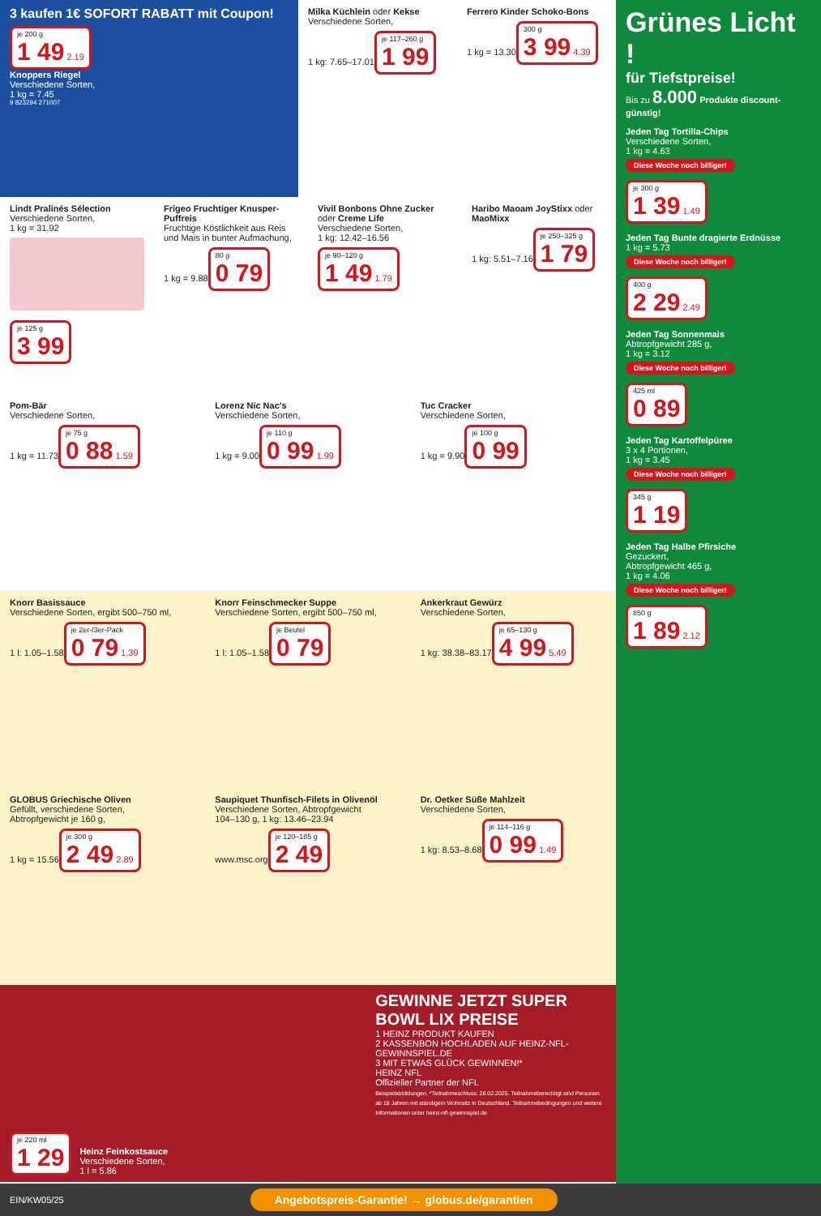3 kaufen 1€ SOFORT RABATT mit Coupon!
je 200 g 1 49 2.19
Knoppers Riegel
Verschiedene Sorten,
1 kg = 7.45
9 823294 271007
Milka Küchlein oder Kekse
Verschiedene Sorten,
1 kg: 7.65–17.01
je 117–260 g 1 99
Ferrero Kinder Schoko-Bons
1 kg = 13.30
300 g 3 99 4.39
Lindt Pralinés Sélection
Verschiedene Sorten,
1 kg = 31.92
je 125 g 3 99
Frigeo Fruchtiger Knusper-Puffreis
Fruchtige Köstlichkeit aus Reis und Mais in bunter Aufmachung,
1 kg = 9.88
80 g 0 79
Vivil Bonbons Ohne Zucker oder Creme Life
Verschiedene Sorten,
1 kg: 12.42–16.56
je 90–120 g 1 49 1.79
Haribo Maoam JoyStixx oder MaoMixx
1 kg: 5.51–7.16
je 250–325 g 1 79
Pom-Bär
Verschiedene Sorten,
1 kg = 11.73
je 75 g 0 88 1.59
Lorenz Nic Nac’s
Verschiedene Sorten,
1 kg = 9.00
je 110 g 0 99 1.99
Tuc Cracker
Verschiedene Sorten,
1 kg = 9.90
je 100 g 0 99
Knorr Basissauce
Verschiedene Sorten, ergibt 500–750 ml,
1 l: 1.05–1.58
je 2er-/3er-Pack 0 79 1.39
Knorr Feinschmecker Suppe
Verschiedene Sorten, ergibt 500–750 ml,
1 l: 1.05–1.58
je Beutel 0 79
Ankerkraut Gewürz
Verschiedene Sorten,
1 kg: 38.38–83.17
je 65–130 g 4 99 5.49
GLOBUS Griechische Oliven
Gefüllt, verschiedene Sorten,
Abtropfgewicht je 160 g,
1 kg = 15.56
je 300 g 2 49 2.89
Saupiquet Thunfisch-Filets in Olivenöl
Verschiedene Sorten, Abtropfgewicht
104–130 g, 1 kg: 13.46–23.94
www.msc.org
je 120–185 g 2 49
Dr. Oetker Süße Mahlzeit
Verschiedene Sorten,
1 kg: 8.53–8.68
je 114–116 g 0 99 1.49
je 220 ml 1 29
Heinz Feinkostsauce
Verschiedene Sorten,
1 l = 5.86
GEWINNE JETZT SUPER BOWL LIX PREISE
1 HEINZ PRODUKT KAUFEN
2 KASSENBON HOCHLADEN AUF HEINZ-NFL-GEWINNSPIEL.DE
3 MIT ETWAS GLÜCK GEWINNEN!*
HEINZ NFL
Offizieller Partner der NFL
Beispielabbildungen. *Teilnahmeschluss: 28.02.2025. Teilnahmeberechtigt sind Personen ab 18 Jahren mit ständigem Wohnsitz in Deutschland. Teilnahmebedingungen und weitere Informationen unter heinz-nfl-gewinnspiel.de
Grünes Licht !
für Tiefstpreise!
Bis zu 8.000 Produkte discount-günstig!
Jeden Tag Tortilla-Chips
Verschiedene Sorten,
1 kg = 4.63
Diese Woche noch billiger!
je 300 g 1 39 1.49
Jeden Tag Bunte dragierte Erdnüsse
1 kg = 5.73
Diese Woche noch billiger!
400 g 2 29 2.49
Jeden Tag Sonnenmais
Abtropfgewicht 285 g,
1 kg = 3.12
Diese Woche noch billiger!
425 ml 0 89
Jeden Tag Kartoffelpüree
3 x 4 Portionen,
1 kg = 3.45
Diese Woche noch billiger!
345 g 1 19
Jeden Tag Halbe Pfirsiche
Gezuckert,
Abtropfgewicht 465 g,
1 kg = 4.06
Diese Woche noch billiger!
850 g 1 89 2.12
EIN/KW05/25 Angebotspreis-Garantie! → globus.de/garantien